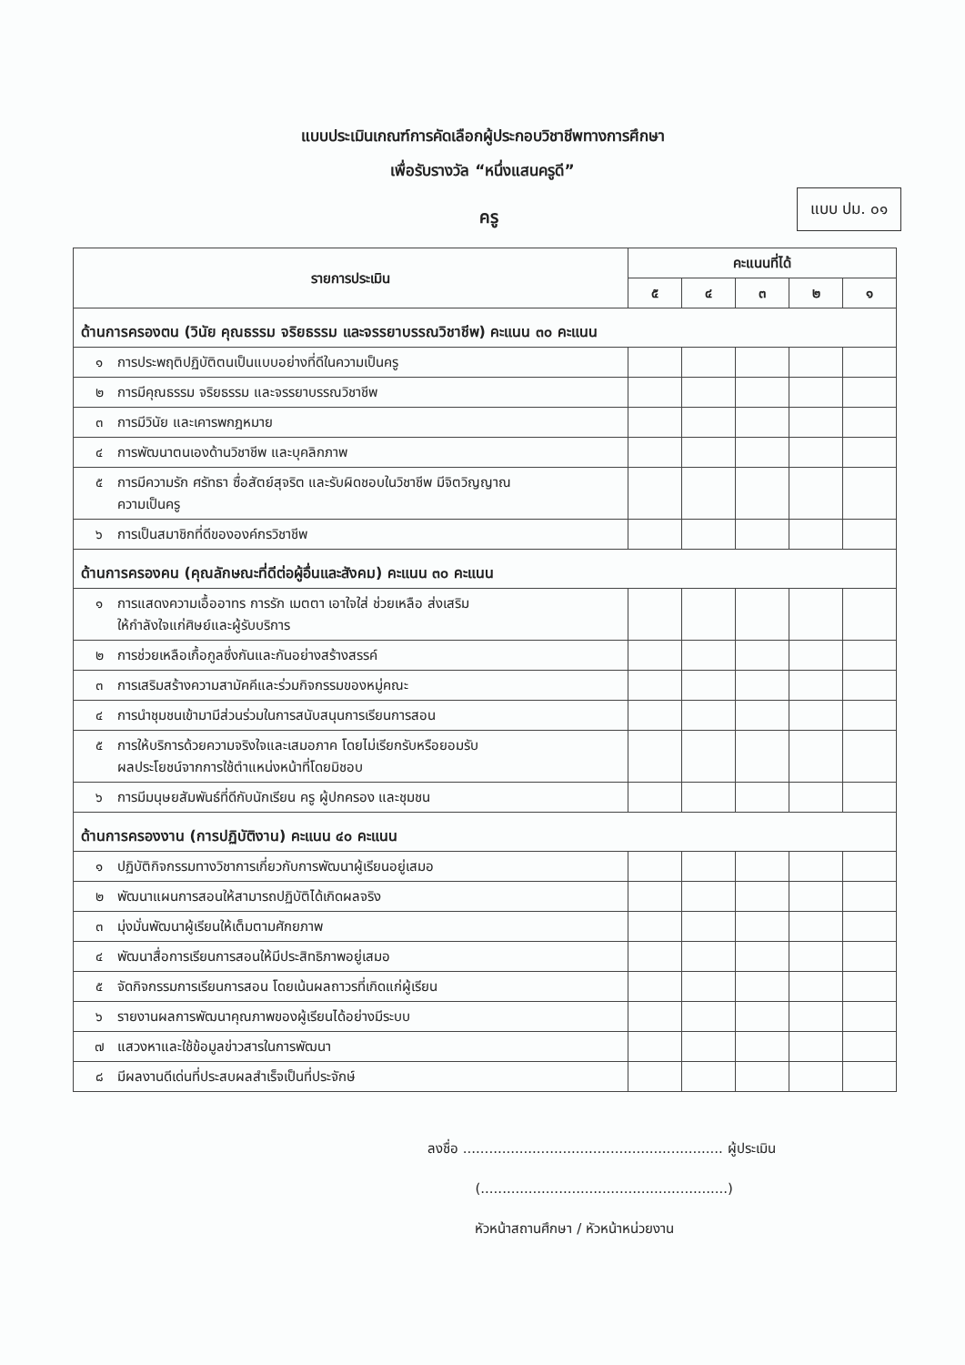แบบประเมินเกณฑ์การคัดเลือกผู้ประกอบวิชาชีพทางการศึกษา
เพื่อรับรางวัล “หนึ่งแสนครูดี”
ครู
แบบ ปม. ๐๑
| รายการประเมิน | คะแนนที่ได้ | | | | |
| --- | --- | --- | --- | --- | --- |
| | ๕ | ๔ | ๓ | ๒ | ๑ |
| ด้านการครองตน (วินัย คุณธรรม จริยธรรม และจรรยาบรรณวิชาชีพ) คะแนน ๓๐ คะแนน | | | | | |
| ๑ การประพฤติปฏิบัติตนเป็นแบบอย่างที่ดีในความเป็นครู | | | | | |
| ๒ การมีคุณธรรม จริยธรรม และจรรยาบรรณวิชาชีพ | | | | | |
| ๓ การมีวินัย และเคารพกฎหมาย | | | | | |
| ๔ การพัฒนาตนเองด้านวิชาชีพ และบุคลิกภาพ | | | | | |
| ๕ การมีความรัก ศรัทธา ซื่อสัตย์สุจริต และรับผิดชอบในวิชาชีพ มีจิตวิญญาณ ความเป็นครู | | | | | |
| ๖ การเป็นสมาชิกที่ดีขององค์กรวิชาชีพ | | | | | |
| ด้านการครองคน (คุณลักษณะที่ดีต่อผู้อื่นและสังคม) คะแนน ๓๐ คะแนน | | | | | |
| ๑ การแสดงความเอื้ออาทร การรัก เมตตา เอาใจใส่ ช่วยเหลือ ส่งเสริม ให้กำลังใจแก่ศิษย์และผู้รับบริการ | | | | | |
| ๒ การช่วยเหลือเกื้อกูลซึ่งกันและกันอย่างสร้างสรรค์ | | | | | |
| ๓ การเสริมสร้างความสามัคคีและร่วมกิจกรรมของหมู่คณะ | | | | | |
| ๔ การนำชุมชนเข้ามามีส่วนร่วมในการสนับสนุนการเรียนการสอน | | | | | |
| ๕ การให้บริการด้วยความจริงใจและเสมอภาค โดยไม่เรียกรับหรือยอมรับ ผลประโยชน์จากการใช้ตำแหน่งหน้าที่โดยมิชอบ | | | | | |
| ๖ การมีมนุษยสัมพันธ์ที่ดีกับนักเรียน ครู ผู้ปกครอง และชุมชน | | | | | |
| ด้านการครองงาน (การปฏิบัติงาน) คะแนน ๔๐ คะแนน | | | | | |
| ๑ ปฏิบัติกิจกรรมทางวิชาการเกี่ยวกับการพัฒนาผู้เรียนอยู่เสมอ | | | | | |
| ๒ พัฒนาแผนการสอนให้สามารถปฏิบัติได้เกิดผลจริง | | | | | |
| ๓ มุ่งมั่นพัฒนาผู้เรียนให้เต็มตามศักยภาพ | | | | | |
| ๔ พัฒนาสื่อการเรียนการสอนให้มีประสิทธิภาพอยู่เสมอ | | | | | |
| ๕ จัดกิจกรรมการเรียนการสอน โดยเน้นผลถาวรที่เกิดแก่ผู้เรียน | | | | | |
| ๖ รายงานผลการพัฒนาคุณภาพของผู้เรียนได้อย่างมีระบบ | | | | | |
| ๗ แสวงหาและใช้ข้อมูลข่าวสารในการพัฒนา | | | | | |
| ๘ มีผลงานดีเด่นที่ประสบผลสำเร็จเป็นที่ประจักษ์ | | | | | |
ลงชื่อ ............................................................ ผู้ประเมิน
(.........................................................)
หัวหน้าสถานศึกษา / หัวหน้าหน่วยงาน